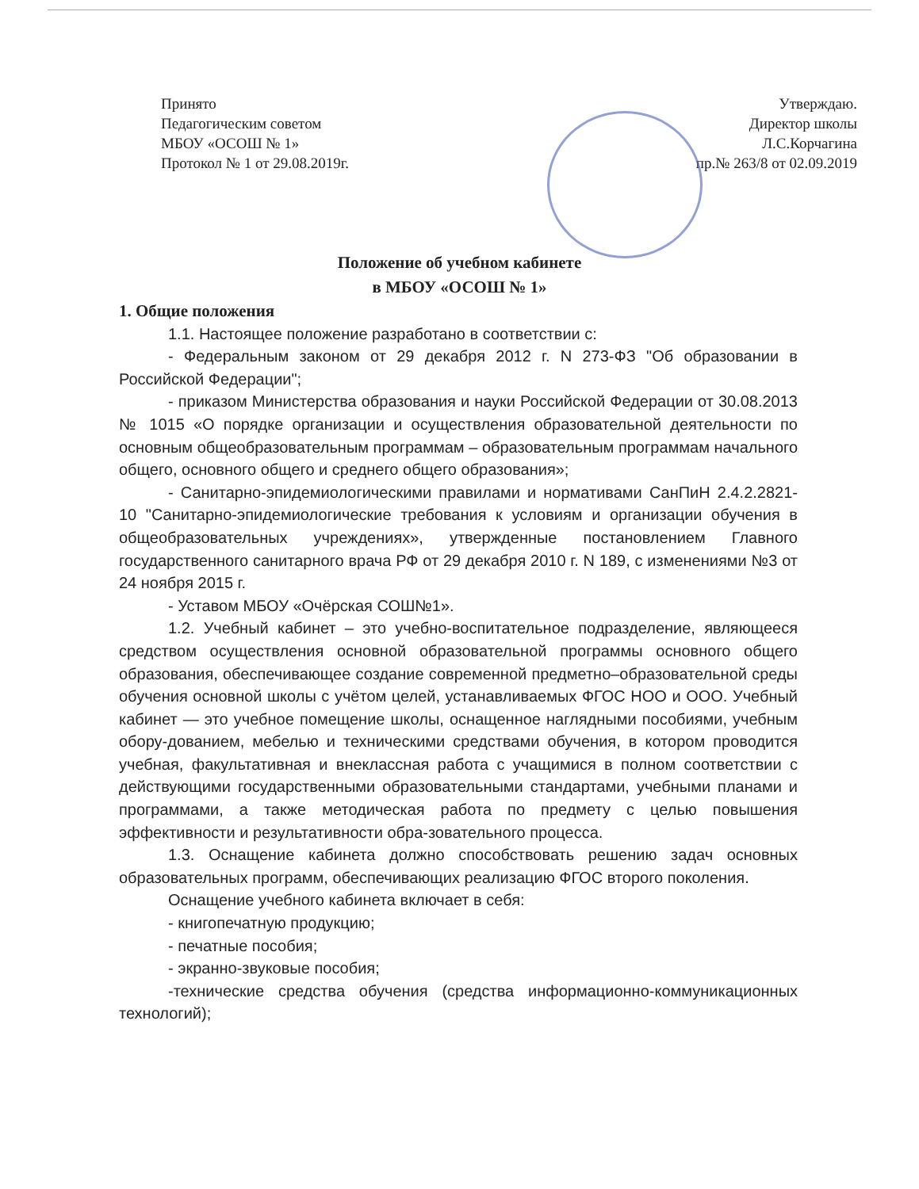Принято
Педагогическим советом
МБОУ «ОСОШ № 1»
Протокол № 1 от 29.08.2019г.
Утверждаю.
Директор школы
Л.С.Корчагина
пр.№ 263/8 от 02.09.2019
Положение об учебном кабинете
в МБОУ «ОСОШ № 1»
1. Общие положения
1.1. Настоящее положение разработано в соответствии с:
- Федеральным законом от 29 декабря 2012 г. N 273-ФЗ "Об образовании в Российской Федерации";
- приказом Министерства образования и науки Российской Федерации от 30.08.2013 № 1015 «О порядке организации и осуществления образовательной деятельности по основным общеобразовательным программам – образовательным программам начального общего, основного общего и среднего общего образования»;
- Санитарно-эпидемиологическими правилами и нормативами СанПиН 2.4.2.2821-10 "Санитарно-эпидемиологические требования к условиям и организации обучения в общеобразовательных учреждениях», утвержденные постановлением Главного государственного санитарного врача РФ от 29 декабря 2010 г. N 189, с изменениями №3 от 24 ноября 2015 г.
- Уставом МБОУ «Очёрская СОШ№1».
1.2. Учебный кабинет – это учебно-воспитательное подразделение, являющееся средством осуществления основной образовательной программы основного общего образования, обеспечивающее создание современной предметно–образовательной среды обучения основной школы с учётом целей, устанавливаемых ФГОС НОО и ООО. Учебный кабинет — это учебное помещение школы, оснащенное наглядными пособиями, учебным обору-дованием, мебелью и техническими средствами обучения, в котором проводится учебная, факультативная и внеклассная работа с учащимися в полном соответствии с действующими государственными образовательными стандартами, учебными планами и программами, а также методическая работа по предмету с целью повышения эффективности и результативности обра-зовательного процесса.
1.3. Оснащение кабинета должно способствовать решению задач основных образовательных программ, обеспечивающих реализацию ФГОС второго поколения.
Оснащение учебного кабинета включает в себя:
- книгопечатную продукцию;
- печатные пособия;
- экранно-звуковые пособия;
-технические средства обучения (средства информационно-коммуникационных технологий);